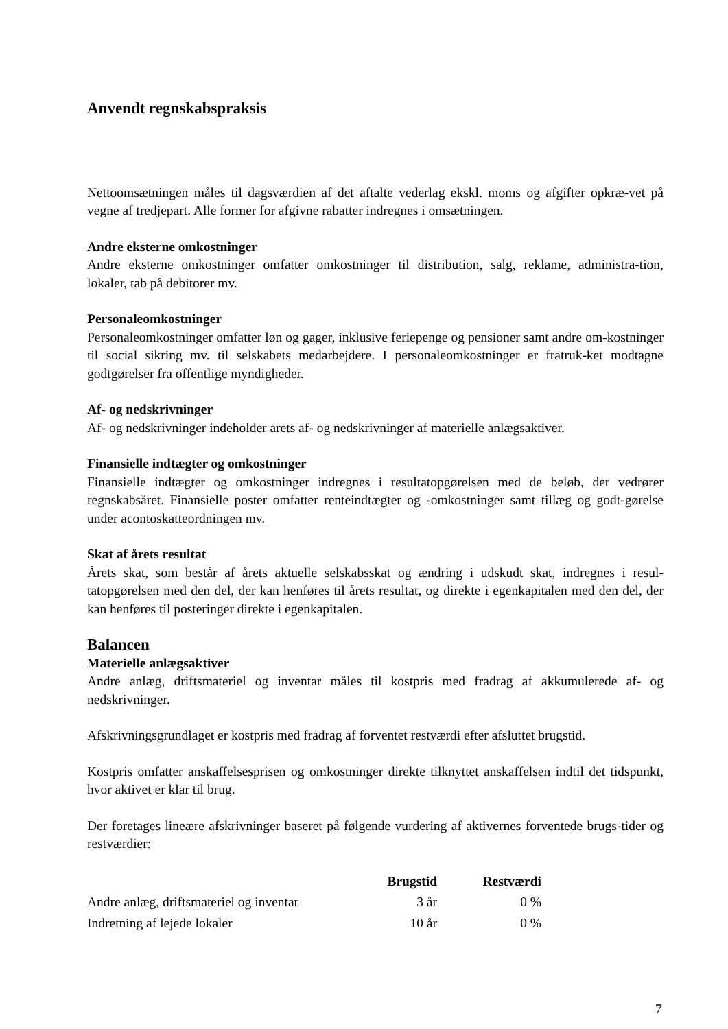Anvendt regnskabspraksis
Nettoomsætningen måles til dagsværdien af det aftalte vederlag ekskl. moms og afgifter opkræ-vet på vegne af tredjepart. Alle former for afgivne rabatter indregnes i omsætningen.
Andre eksterne omkostninger
Andre eksterne omkostninger omfatter omkostninger til distribution, salg, reklame, administra-tion, lokaler, tab på debitorer mv.
Personaleomkostninger
Personaleomkostninger omfatter løn og gager, inklusive feriepenge og pensioner samt andre om-kostninger til social sikring mv. til selskabets medarbejdere. I personaleomkostninger er fratruk-ket modtagne godtgørelser fra offentlige myndigheder.
Af- og nedskrivninger
Af- og nedskrivninger indeholder årets af- og nedskrivninger af materielle anlægsaktiver.
Finansielle indtægter og omkostninger
Finansielle indtægter og omkostninger indregnes i resultatopgørelsen med de beløb, der vedrører regnskabsåret. Finansielle poster omfatter renteindtægter og -omkostninger samt tillæg og godt-gørelse under acontoskatteordningen mv.
Skat af årets resultat
Årets skat, som består af årets aktuelle selskabsskat og ændring i udskudt skat, indregnes i resul-tatopgørelsen med den del, der kan henføres til årets resultat, og direkte i egenkapitalen med den del, der kan henføres til posteringer direkte i egenkapitalen.
Balancen
Materielle anlægsaktiver
Andre anlæg, driftsmateriel og inventar måles til kostpris med fradrag af akkumulerede af- og nedskrivninger.
Afskrivningsgrundlaget er kostpris med fradrag af forventet restværdi efter afsluttet brugstid.
Kostpris omfatter anskaffelsesprisen og omkostninger direkte tilknyttet anskaffelsen indtil det tidspunkt, hvor aktivet er klar til brug.
Der foretages lineære afskrivninger baseret på følgende vurdering af aktivernes forventede brugs-tider og restværdier:
| | Brugstid | Restværdi |
| --- | --- | --- |
| Andre anlæg, driftsmateriel og inventar | 3 år | 0 % |
| Indretning af lejede lokaler | 10 år | 0 % |
7